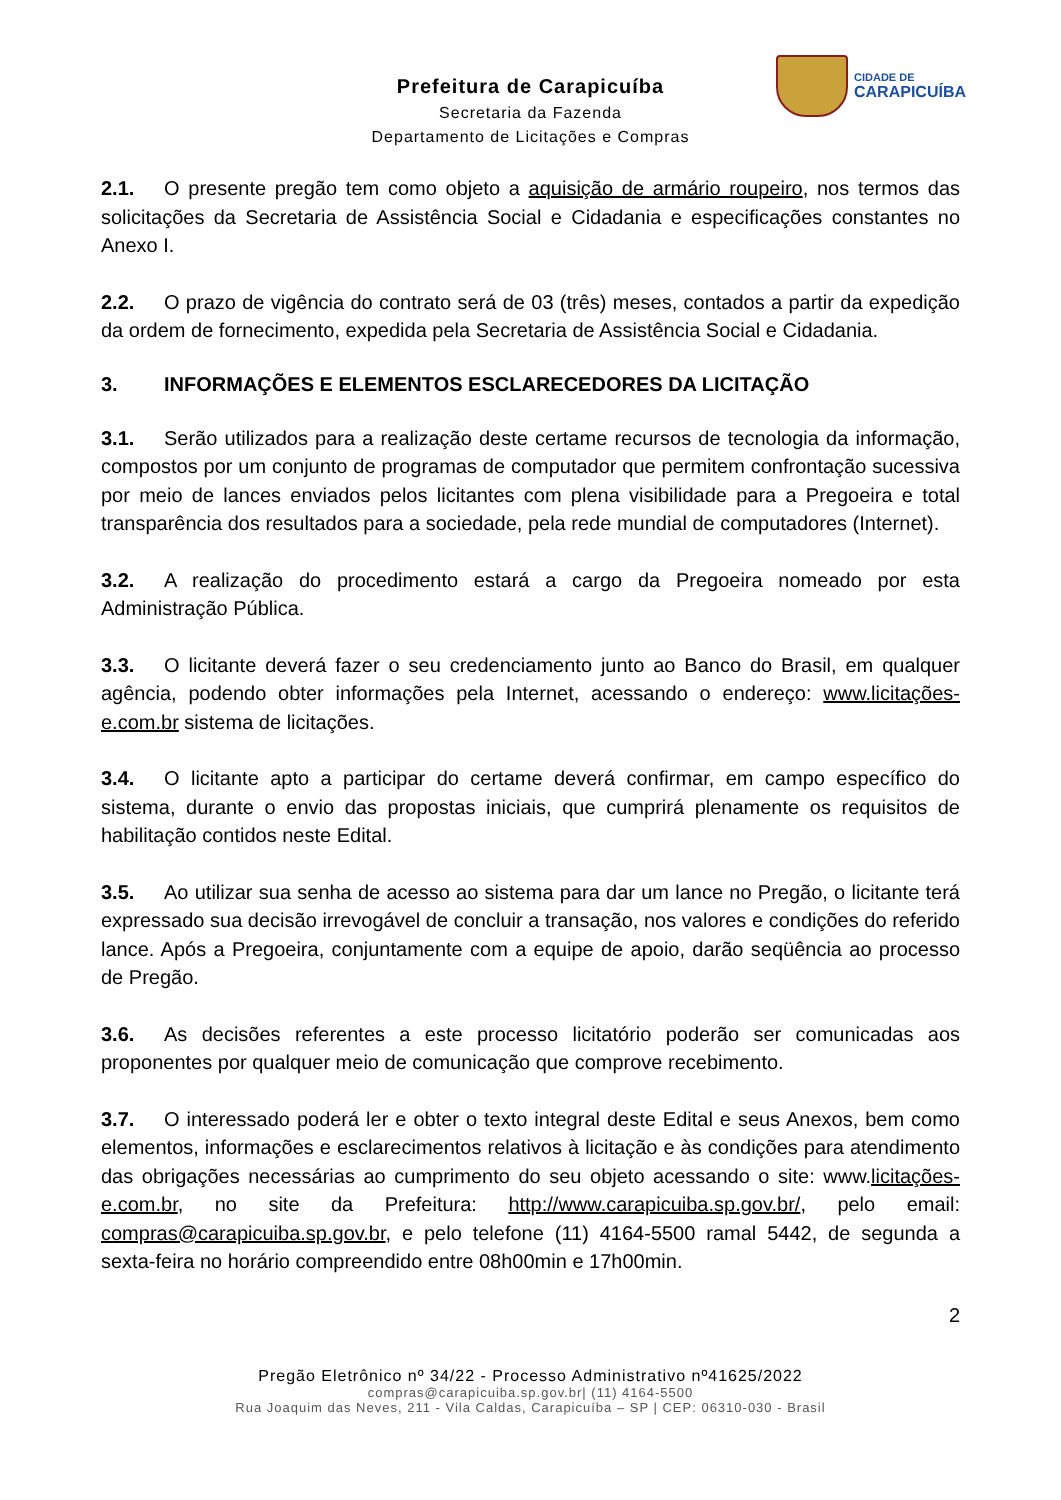CIDADE DE
CARAPICUÍBA
Prefeitura de Carapicuíba
Secretaria da Fazenda
Departamento de Licitações e Compras
2.1. O presente pregão tem como objeto a aquisição de armário roupeiro, nos termos das solicitações da Secretaria de Assistência Social e Cidadania e especificações constantes no Anexo I.
2.2. O prazo de vigência do contrato será de 03 (três) meses, contados a partir da expedição da ordem de fornecimento, expedida pela Secretaria de Assistência Social e Cidadania.
3. INFORMAÇÕES E ELEMENTOS ESCLARECEDORES DA LICITAÇÃO
3.1. Serão utilizados para a realização deste certame recursos de tecnologia da informação, compostos por um conjunto de programas de computador que permitem confrontação sucessiva por meio de lances enviados pelos licitantes com plena visibilidade para a Pregoeira e total transparência dos resultados para a sociedade, pela rede mundial de computadores (Internet).
3.2. A realização do procedimento estará a cargo da Pregoeira nomeado por esta Administração Pública.
3.3. O licitante deverá fazer o seu credenciamento junto ao Banco do Brasil, em qualquer agência, podendo obter informações pela Internet, acessando o endereço: www.licitações-e.com.br sistema de licitações.
3.4. O licitante apto a participar do certame deverá confirmar, em campo específico do sistema, durante o envio das propostas iniciais, que cumprirá plenamente os requisitos de habilitação contidos neste Edital.
3.5. Ao utilizar sua senha de acesso ao sistema para dar um lance no Pregão, o licitante terá expressado sua decisão irrevogável de concluir a transação, nos valores e condições do referido lance. Após a Pregoeira, conjuntamente com a equipe de apoio, darão seqüência ao processo de Pregão.
3.6. As decisões referentes a este processo licitatório poderão ser comunicadas aos proponentes por qualquer meio de comunicação que comprove recebimento.
3.7. O interessado poderá ler e obter o texto integral deste Edital e seus Anexos, bem como elementos, informações e esclarecimentos relativos à licitação e às condições para atendimento das obrigações necessárias ao cumprimento do seu objeto acessando o site: www.licitações-e.com.br, no site da Prefeitura: http://www.carapicuiba.sp.gov.br/, pelo email: compras@carapicuiba.sp.gov.br, e pelo telefone (11) 4164-5500 ramal 5442, de segunda a sexta-feira no horário compreendido entre 08h00min e 17h00min.
2
Pregão Eletrônico nº 34/22 - Processo Administrativo nº41625/2022
compras@carapicuiba.sp.gov.br| (11) 4164-5500
Rua Joaquim das Neves, 211 - Vila Caldas, Carapicuíba – SP | CEP: 06310-030 - Brasil